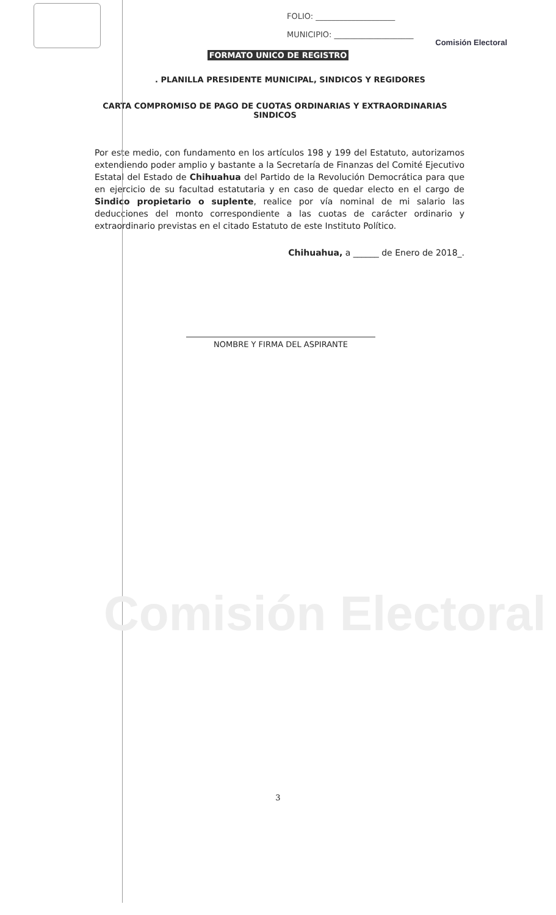Comisión Electoral
FOLIO: ____________________
MUNICIPIO: ____________________
Comisión Electoral
FORMATO UNICO DE REGISTRO
. PLANILLA PRESIDENTE MUNICIPAL, SINDICOS Y REGIDORES
CARTA COMPROMISO DE PAGO DE CUOTAS ORDINARIAS Y EXTRAORDINARIAS SINDICOS
Por este medio, con fundamento en los artículos 198 y 199 del Estatuto, autorizamos extendiendo poder amplio y bastante a la Secretaría de Finanzas del Comité Ejecutivo Estatal del Estado de Chihuahua del Partido de la Revolución Democrática para que en ejercicio de su facultad estatutaria y en caso de quedar electo en el cargo de Sindico propietario o suplente, realice por vía nominal de mi salario las deducciones del monto correspondiente a las cuotas de carácter ordinario y extraordinario previstas en el citado Estatuto de este Instituto Político.
Chihuahua, a ______ de Enero de 2018_.
NOMBRE Y FIRMA DEL ASPIRANTE
3